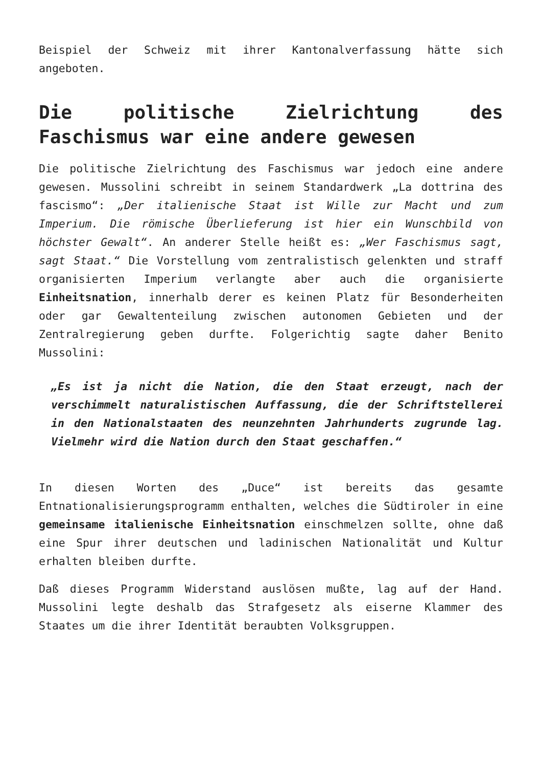Beispiel der Schweiz mit ihrer Kantonalverfassung hätte sich angeboten.
Die politische Zielrichtung des Faschismus war eine andere gewesen
Die politische Zielrichtung des Faschismus war jedoch eine andere gewesen. Mussolini schreibt in seinem Standardwerk „La dottrina des fascismo“: „Der italienische Staat ist Wille zur Macht und zum Imperium. Die römische Überlieferung ist hier ein Wunschbild von höchster Gewalt“. An anderer Stelle heißt es: „Wer Faschismus sagt, sagt Staat.“ Die Vorstellung vom zentralistisch gelenkten und straff organisierten Imperium verlangte aber auch die organisierte Einheitsnation, innerhalb derer es keinen Platz für Besonderheiten oder gar Gewaltenteilung zwischen autonomen Gebieten und der Zentralregierung geben durfte. Folgerichtig sagte daher Benito Mussolini:
„Es ist ja nicht die Nation, die den Staat erzeugt, nach der verschimmelt naturalistischen Auffassung, die der Schriftstellerei in den Nationalstaaten des neunzehnten Jahrhunderts zugrunde lag. Vielmehr wird die Nation durch den Staat geschaffen.“
In diesen Worten des „Duce“ ist bereits das gesamte Entnationalisierungsprogramm enthalten, welches die Südtiroler in eine gemeinsame italienische Einheitsnation einschmelzen sollte, ohne daß eine Spur ihrer deutschen und ladinischen Nationalität und Kultur erhalten bleiben durfte.
Daß dieses Programm Widerstand auslösen mußte, lag auf der Hand. Mussolini legte deshalb das Strafgesetz als eiserne Klammer des Staates um die ihrer Identität beraubten Volksgruppen.